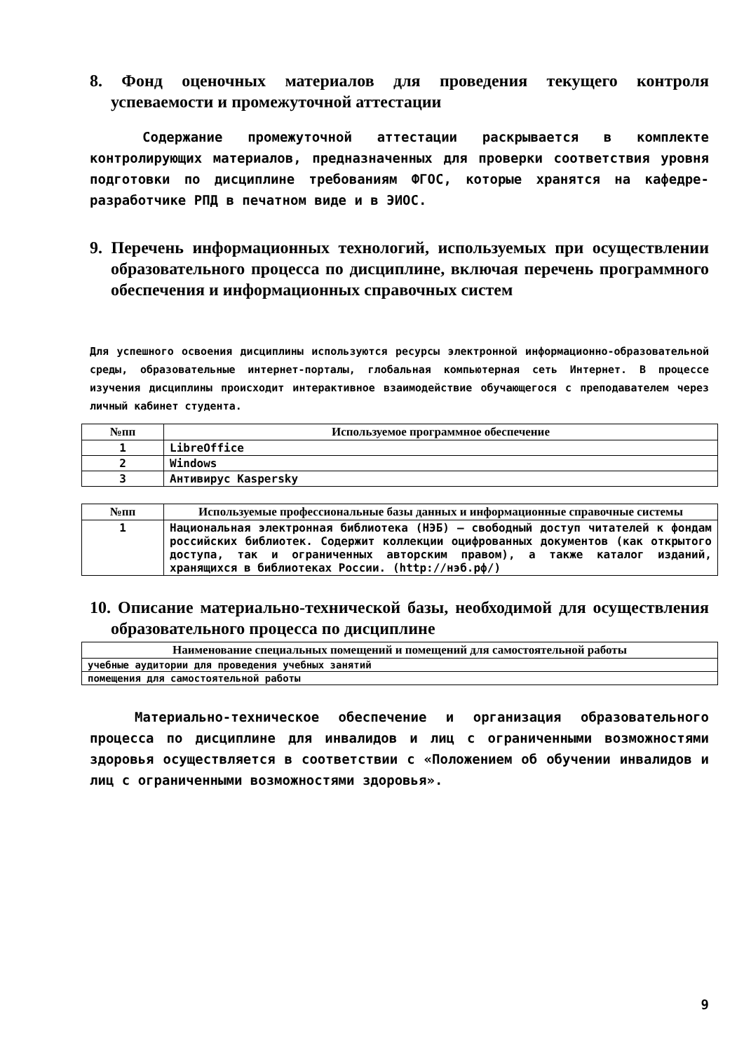8. Фонд оценочных материалов для проведения текущего контроля успеваемости и промежуточной аттестации
Содержание промежуточной аттестации раскрывается в комплекте контролирующих материалов, предназначенных для проверки соответствия уровня подготовки по дисциплине требованиям ФГОС, которые хранятся на кафедре-разработчике РПД в печатном виде и в ЭИОС.
9. Перечень информационных технологий, используемых при осуществлении образовательного процесса по дисциплине, включая перечень программного обеспечения и информационных справочных систем
Для успешного освоения дисциплины используются ресурсы электронной информационно-образовательной среды, образовательные интернет-порталы, глобальная компьютерная сеть Интернет. В процессе изучения дисциплины происходит интерактивное взаимодействие обучающегося с преподавателем через личный кабинет студента.
| №пп | Используемое программное обеспечение |
| --- | --- |
| 1 | LibreOffice |
| 2 | Windows |
| 3 | Антивирус Kaspersky |
| №пп | Используемые профессиональные базы данных и информационные справочные системы |
| --- | --- |
| 1 | Национальная электронная библиотека (НЭБ) – свободный доступ читателей к фондам российских библиотек. Содержит коллекции оцифрованных документов (как открытого доступа, так и ограниченных авторским правом), а также каталог изданий, хранящихся в библиотеках России. (http://нэб.рф/) |
10. Описание материально-технической базы, необходимой для осуществления образовательного процесса по дисциплине
| Наименование специальных помещений и помещений для самостоятельной работы |
| --- |
| учебные аудитории для проведения учебных занятий |
| помещения для самостоятельной работы |
Материально-техническое обеспечение и организация образовательного процесса по дисциплине для инвалидов и лиц с ограниченными возможностями здоровья осуществляется в соответствии с «Положением об обучении инвалидов и лиц с ограниченными возможностями здоровья».
9